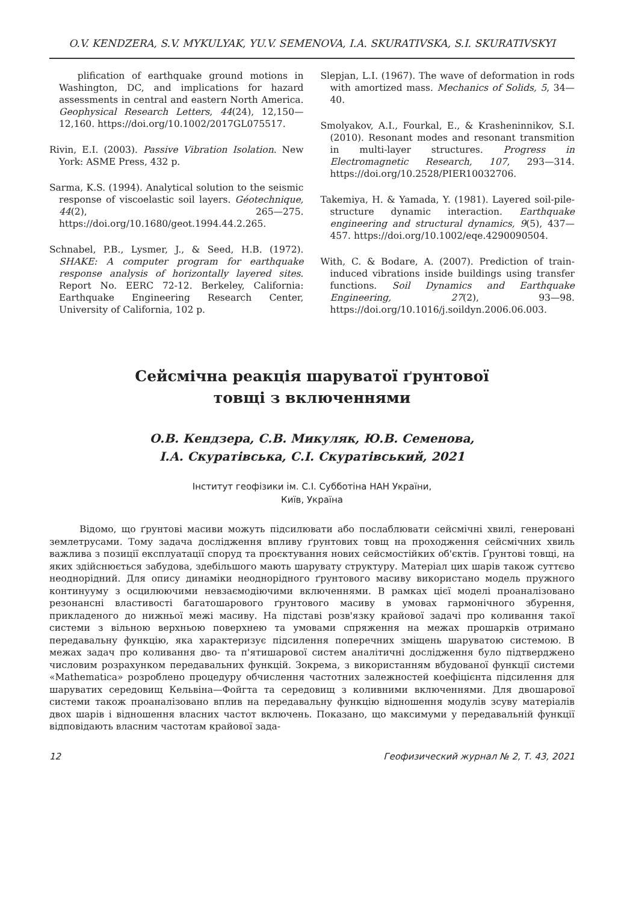O.V. KENDZERA, S.V. MYKULYAK, YU.V. SEMENOVA, I.A. SKURATIVSKA, S.I. SKURATIVSKYI
plification of earthquake ground motions in Washington, DC, and implications for hazard assessments in central and eastern North America. Geophysical Research Letters, 44(24), 12,150—12,160. https://doi.org/10.1002/2017GL075517.
Rivin, E.I. (2003). Passive Vibration Isolation. New York: ASME Press, 432 p.
Sarma, K.S. (1994). Analytical solution to the seismic response of viscoelastic soil layers. Géotechnique, 44(2), 265—275. https://doi.org/10.1680/geot.1994.44.2.265.
Schnabel, P.B., Lysmer, J., & Seed, H.B. (1972). SHAKE: A computer program for earthquake response analysis of horizontally layered sites. Report No. EERC 72-12. Berkeley, California: Earthquake Engineering Research Center, University of California, 102 p.
Slepjan, L.I. (1967). The wave of deformation in rods with amortized mass. Mechanics of Solids, 5, 34—40.
Smolyakov, A.I., Fourkal, E., & Krasheninnikov, S.I. (2010). Resonant modes and resonant transmition in multi-layer structures. Progress in Electromagnetic Research, 107, 293—314. https://doi.org/10.2528/PIER10032706.
Takemiya, H. & Yamada, Y. (1981). Layered soil-pile-structure dynamic interaction. Earthquake engineering and structural dynamics, 9(5), 437—457. https://doi.org/10.1002/eqe.4290090504.
With, C. & Bodare, A. (2007). Prediction of train-induced vibrations inside buildings using transfer functions. Soil Dynamics and Earthquake Engineering, 27(2), 93—98. https://doi.org/10.1016/j.soildyn.2006.06.003.
Сейсмічна реакція шаруватої ґрунтової
товщі з включеннями
О.В. Кендзера, С.В. Микуляк, Ю.В. Семенова,
І.А. Скуратівська, С.І. Скуратівський, 2021
Інститут геофізики ім. С.І. Субботіна НАН України,
Київ, Україна
Відомо, що ґрунтові масиви можуть підсилювати або послаблювати сейсмічні хвилі, генеровані землетрусами. Тому задача дослідження впливу ґрунтових товщ на проходження сейсмічних хвиль важлива з позиції експлуатації споруд та проєктування нових сейсмостійких об'єктів. Ґрунтові товщі, на яких здійснюється забудова, здебільшого мають шарувату структуру. Матеріал цих шарів також суттєво неоднорідний. Для опису динаміки неоднорідного ґрунтового масиву використано модель пружного континууму з осцилюючими невзаємодіючими включеннями. В рамках цієї моделі проаналізовано резонансні властивості багатошарового ґрунтового масиву в умовах гармонічного збурення, прикладеного до нижньої межі масиву. На підставі розв'язку крайової задачі про коливання такої системи з вільною верхньою поверхнею та умовами спряження на межах прошарків отримано передавальну функцію, яка характеризує підсилення поперечних зміщень шаруватою системою. В межах задач про коливання дво- та п'ятишарової систем аналітичні дослідження було підтверджено числовим розрахунком передавальних функцій. Зокрема, з використанням вбудованої функції системи «Mathematica» розроблено процедуру обчислення частотних залежностей коефіцієнта підсилення для шаруватих середовищ Кельвіна—Фойгта та середовищ з коливними включеннями. Для двошарової системи також проаналізовано вплив на передавальну функцію відношення модулів зсуву матеріалів двох шарів і відношення власних частот включень. Показано, що максимуми у передавальній функції відповідають власним частотам крайової зада-
12 Геофизический журнал № 2, Т. 43, 2021